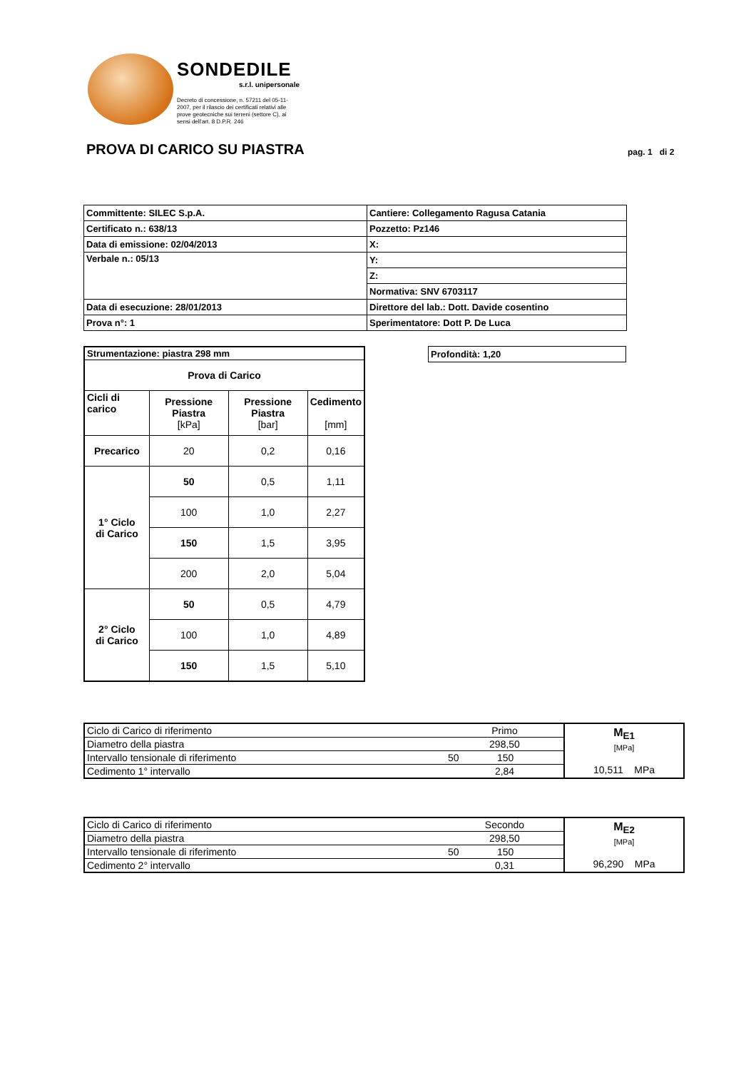SONDEDILE
s.r.l. unipersonale
Decreto di concessione, n. 57211 del 05-11-2007, per il rilascio dei certificati relativi alle prove geotecniche sui terreni (settore C), ai sensi dell'art. 8 D.P.R. 246
PROVA DI CARICO SU PIASTRA pag. 1 di 2
| Committente: SILEC S.p.A. | Cantiere: Collegamento Ragusa Catania |
| Certificato n.: 638/13 | Pozzetto: Pz146 |
| Data di emissione: 02/04/2013 | X: |
| Verbale n.: 05/13 | Y: |
| | Z: |
| | Normativa: SNV 6703117 |
| Data di esecuzione: 28/01/2013 | Direttore del lab.: Dott. Davide cosentino |
| Prova n°: 1 | Sperimentatore: Dott P. De Luca |
| Profondità: 1,20 |
| Strumentazione: piastra 298 mm | | | |
| Prova di Carico | | | |
| Cicli di carico | Pressione Piastra [kPa] | Pressione Piastra [bar] | Cedimento [mm] |
| Precarico | 20 | 0,2 | 0,16 |
| 1° Ciclo di Carico | 50 | 0,5 | 1,11 |
| | 100 | 1,0 | 2,27 |
| | 150 | 1,5 | 3,95 |
| | 200 | 2,0 | 5,04 |
| 2° Ciclo di Carico | 50 | 0,5 | 4,79 |
| | 100 | 1,0 | 4,89 |
| | 150 | 1,5 | 5,10 |
| Ciclo di Carico di riferimento | Primo | | M<sub>E1</sub> [MPa] 10,511 MPa |
| Diametro della piastra | 298,50 | | |
| Intervallo tensionale di riferimento | 50 | 150 | |
| Cedimento 1° intervallo | 2,84 | | |
| Ciclo di Carico di riferimento | Secondo | | M<sub>E2</sub> [MPa] 96,290 MPa |
| Diametro della piastra | 298,50 | | |
| Intervallo tensionale di riferimento | 50 | 150 | |
| Cedimento 2° intervallo | 0,31 | | |